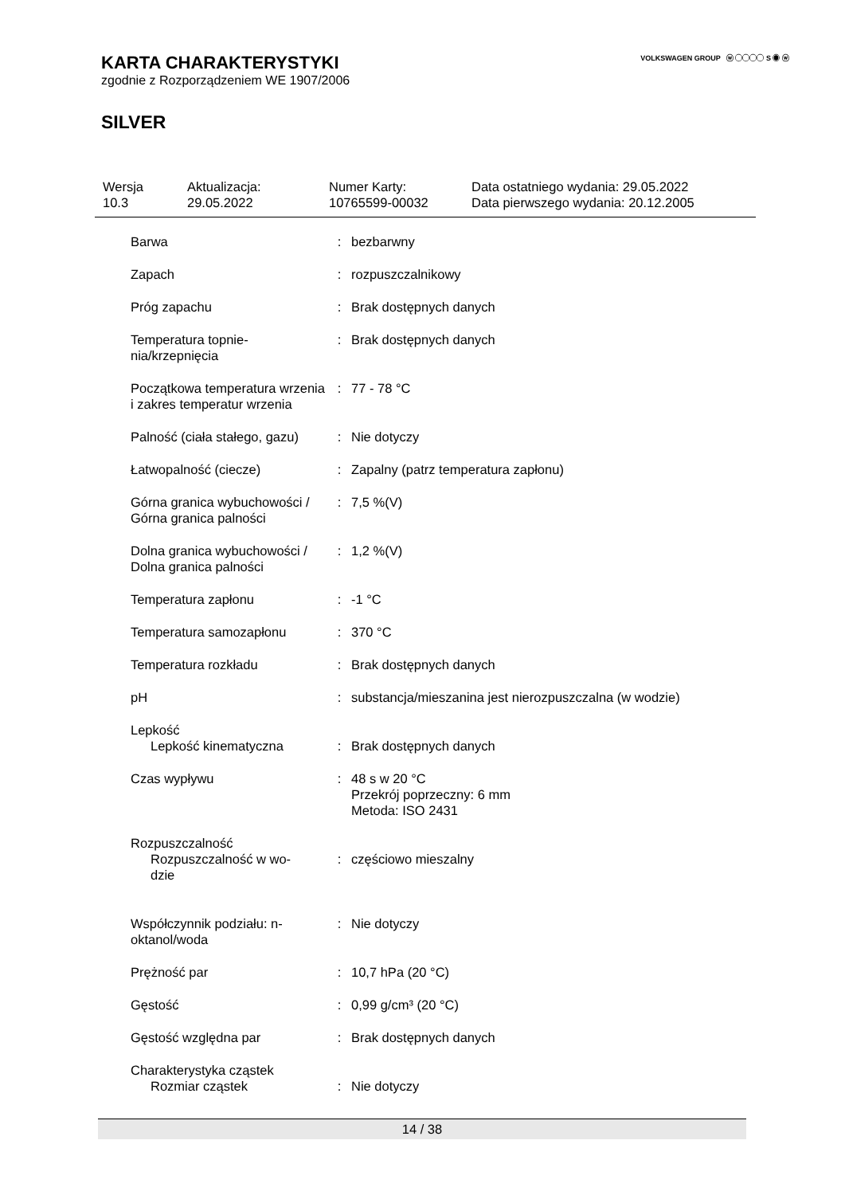VOLKSWAGEN GROUP ⓦ ◯◯◯◯ S ◉ ⓦ
KARTA CHARAKTERYSTYKI
zgodnie z Rozporządzeniem WE 1907/2006
SILVER
| Wersja 10.3 | Aktualizacja: 29.05.2022 | Numer Karty: 10765599-00032 | Data ostatniego wydania: 29.05.2022 Data pierwszego wydania: 20.12.2005 |
| Barwa | : | bezbarwny |
| Zapach | : | rozpuszczalnikowy |
| Próg zapachu | : | Brak dostępnych danych |
| Temperatura topnie- nia/krzepnięcia | : | Brak dostępnych danych |
| Początkowa temperatura wrzenia i zakres temperatur wrzenia | : | 77 - 78 °C |
| Palność (ciała stałego, gazu) | : | Nie dotyczy |
| Łatwopalność (ciecze) | : | Zapalny (patrz temperatura zapłonu) |
| Górna granica wybuchowości / Górna granica palności | : | 7,5 %(V) |
| Dolna granica wybuchowości / Dolna granica palności | : | 1,2 %(V) |
| Temperatura zapłonu | : | -1 °C |
| Temperatura samozapłonu | : | 370 °C |
| Temperatura rozkładu | : | Brak dostępnych danych |
| pH | : | substancja/mieszanina jest nierozpuszczalna (w wodzie) |
| Lepkość Lepkość kinematyczna | : | Brak dostępnych danych |
| Czas wypływu | : | 48 s w 20 °C Przekrój poprzeczny: 6 mm Metoda: ISO 2431 |
| Rozpuszczalność Rozpuszczalność w wo- dzie | : | częściowo mieszalny |
| Współczynnik podziału: n-oktanol/woda | : | Nie dotyczy |
| Prężność par | : | 10,7 hPa (20 °C) |
| Gęstość | : | 0,99 g/cm³ (20 °C) |
| Gęstość względna par | : | Brak dostępnych danych |
| Charakterystyka cząstek Rozmiar cząstek | : | Nie dotyczy |
14 / 38